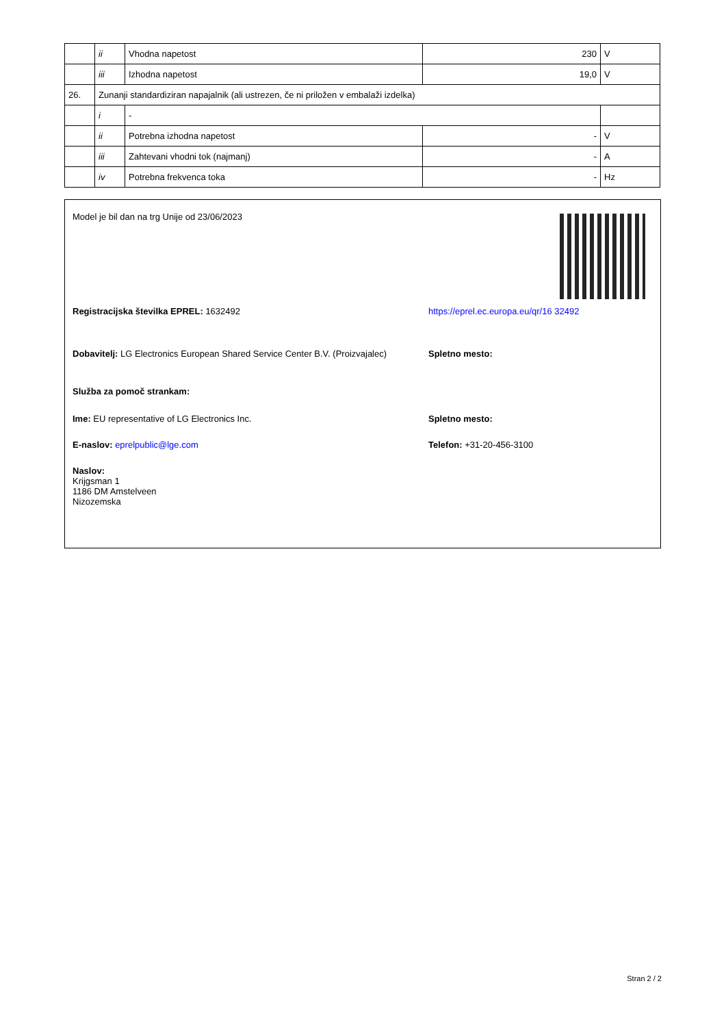| | ii | Vhodna napetost | 230 | V |
| | iii | Izhodna napetost | 19,0 | V |
| 26. | Zunanji standardiziran napajalnik (ali ustrezen, če ni priložen v embalaži izdelka) | | | |
| | i | - | | |
| | ii | Potrebna izhodna napetost | - | V |
| | iii | Zahtevani vhodni tok (najmanj) | - | A |
| | iv | Potrebna frekvenca toka | - | Hz |
Model je bil dan na trg Unije od 23/06/2023
Registracijska številka EPREL: 1632492 https://eprel.ec.europa.eu/qr/16 32492
Dobavitelj: LG Electronics European Shared Service Center B.V. (Proizvajalec)
Spletno mesto:
Služba za pomoč strankam:
Ime: EU representative of LG Electronics Inc. Spletno mesto:
E-naslov: eprelpublic@lge.com Telefon: +31-20-456-3100
Naslov:
Krijgsman 1
1186 DM Amstelveen
Nizozemska
Stran 2 / 2